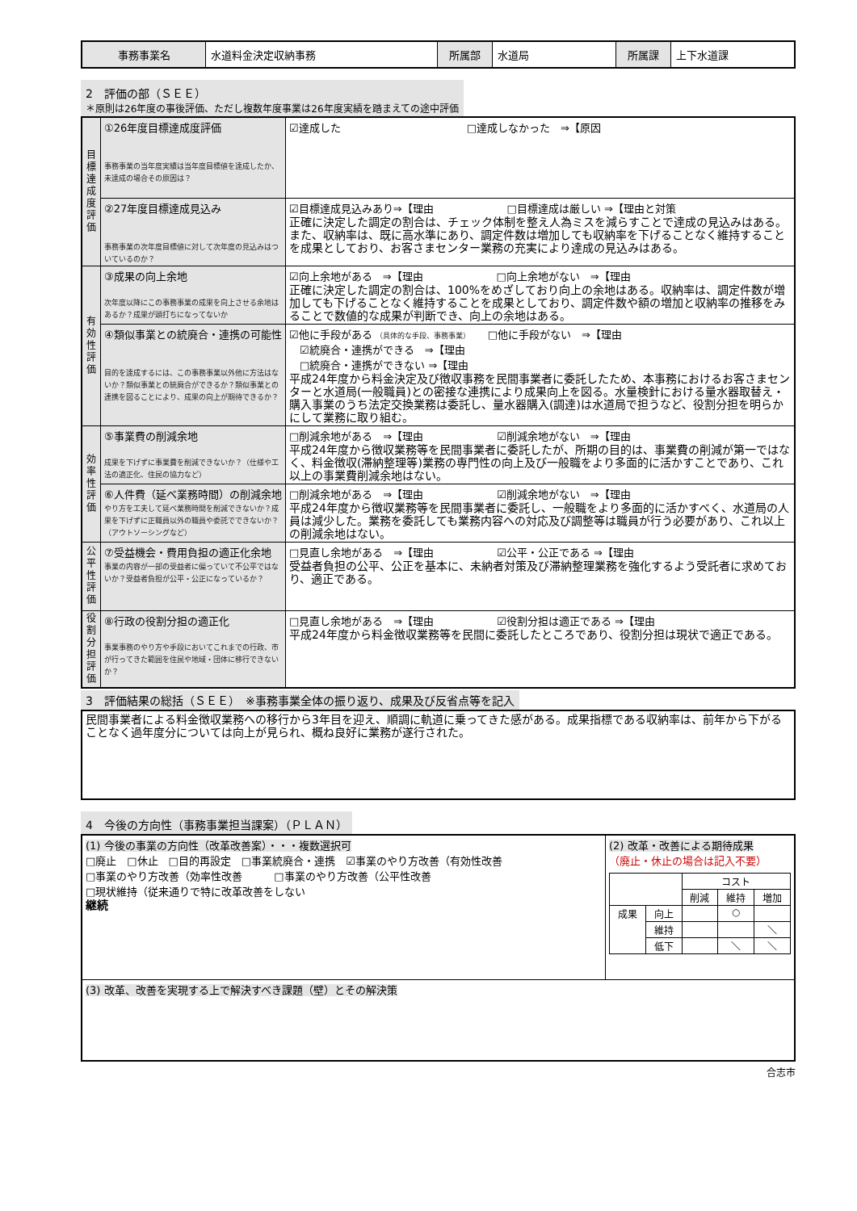| 事務事業名 | 水道料金決定収納事務 | 所属部 | 水道局 | 所属課 | 上下水道課 |
2　評価の部（ＳＥＥ）
＊原則は26年度の事後評価、ただし複数年度事業は26年度実績を踏まえての途中評価
| 目標達成度評価 | ①26年度目標達成度評価 事務事業の当年度実績は当年度目標値を達成したか、未達成の場合その原因は？ | ☑達成した □達成しなかった ⇒【原因 |
| | ②27年度目標達成見込み 事務事業の次年度目標値に対して次年度の見込みはついているのか？ | ☑目標達成見込みあり⇒【理由 □目標達成は厳しい ⇒【理由と対策 正確に決定した調定の割合は、チェック体制を整え人為ミスを減らすことで達成の見込みはある。また、収納率は、既に高水準にあり、調定件数は増加しても収納率を下げることなく維持することを成果としており、お客さまセンター業務の充実により達成の見込みはある。 |
| 有効性評価 | ③成果の向上余地 次年度以降にこの事務事業の成果を向上させる余地はあるか？成果が頭打ちになってないか | ☑向上余地がある ⇒【理由 □向上余地がない ⇒【理由 正確に決定した調定の割合は、100%をめざしており向上の余地はある。収納率は、調定件数が増加しても下げることなく維持することを成果としており、調定件数や額の増加と収納率の推移をみることで数値的な成果が判断でき、向上の余地はある。 |
| | ④類似事業との統廃合・連携の可能性 目的を達成するには、この事務事業以外他に方法はないか？類似事業との統廃合ができるか？類似事業との連携を図ることにより、成果の向上が期待できるか？ | ☑他に手段がある （具体的な手段、事務事業） □他に手段がない ⇒【理由 ☑統廃合・連携ができる ⇒【理由 □統廃合・連携ができない ⇒【理由 平成24年度から料金決定及び徴収事務を民間事業者に委託したため、本事務におけるお客さまセンターと水道局(一般職員)との密接な連携により成果向上を図る。水量検針における量水器取替え・購入事業のうち法定交換業務は委託し、量水器購入(調達)は水道局で担うなど、役割分担を明らかにして業務に取り組む。 |
| 効率性評価 | ⑤事業費の削減余地 成果を下げずに事業費を削減できないか？（仕様や工法の適正化、住民の協力など） | □削減余地がある ⇒【理由 ☑削減余地がない ⇒【理由 平成24年度から徴収業務等を民間事業者に委託したが、所期の目的は、事業費の削減が第一ではなく、料金徴収(滞納整理等)業務の専門性の向上及び一般職をより多面的に活かすことであり、これ以上の事業費削減余地はない。 |
| | ⑥人件費（延べ業務時間）の削減余地 やり方を工夫して延べ業務時間を削減できないか？成果を下げずに正職員以外の職員や委託でできないか？（アウトソーシングなど） | □削減余地がある ⇒【理由 ☑削減余地がない ⇒【理由 平成24年度から徴収業務等を民間事業者に委託し、一般職をより多面的に活かすべく、水道局の人員は減少した。業務を委託しても業務内容への対応及び調整等は職員が行う必要があり、これ以上の削減余地はない。 |
| 公平性評価 | ⑦受益機会・費用負担の適正化余地 事業の内容が一部の受益者に偏っていて不公平ではないか？受益者負担が公平・公正になっているか？ | □見直し余地がある ⇒【理由 ☑公平・公正である ⇒【理由 受益者負担の公平、公正を基本に、未納者対策及び滞納整理業務を強化するよう受託者に求めており、適正である。 |
| 役割分担評価 | ⑧行政の役割分担の適正化 事業事務のやり方や手段においてこれまでの行政、市が行ってきた範囲を住民や地域・団体に移行できないか？ | □見直し余地がある ⇒【理由 ☑役割分担は適正である ⇒【理由 平成24年度から料金徴収業務等を民間に委託したところであり、役割分担は現状で適正である。 |
3　評価結果の総括（ＳＥＥ）　※事務事業全体の振り返り、成果及び反省点等を記入
| 民間事業者による料金徴収業務への移行から3年目を迎え、順調に軌道に乗ってきた感がある。成果指標である収納率は、前年から下がることなく過年度分については向上が見られ、概ね良好に業務が遂行された。 |
4　今後の方向性（事務事業担当課案）（ＰＬＡＮ）
| (1) 今後の事業の方向性（改革改善案）・・・複数選択可 □廃止 □休止 □目的再設定 □事業統廃合・連携 ☑事業のやり方改善（有効性改善 □事業のやり方改善（効率性改善 □事業のやり方改善（公平性改善 □現状維持（従来通りで特に改革改善をしない 継続 | (2) 改革・改善による期待成果 （廃止・休止の場合は記入不要） / / / コスト / / / / / / 削減 / 維持 / 増加 / / 成果 / 向上 / / ○ / / / / 維持 / / / ＼ / / / 低下 / / ＼ / ＼ / |
| (3) 改革、改善を実現する上で解決すべき課題（壁）とその解決策 | |
合志市